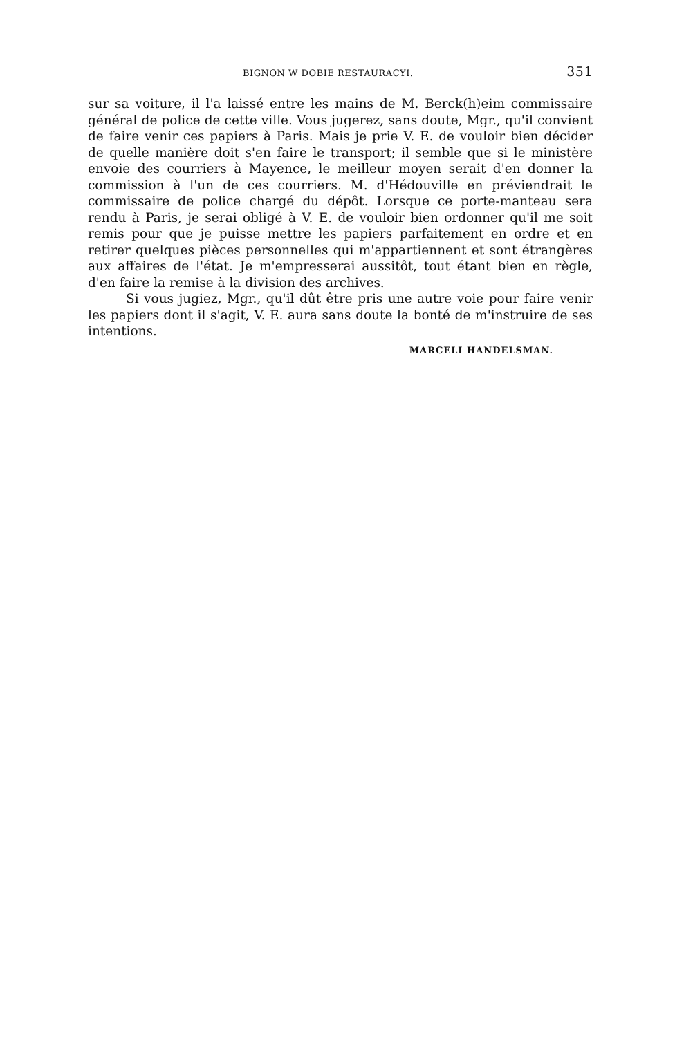BIGNON W DOBIE RESTAURACYI. 351
sur sa voiture, il l'a laissé entre les mains de M. Berck(h)eim commissaire général de police de cette ville. Vous jugerez, sans doute, Mgr., qu'il convient de faire venir ces papiers à Paris. Mais je prie V. E. de vouloir bien décider de quelle manière doit s'en faire le transport; il semble que si le ministère envoie des courriers à Mayence, le meilleur moyen serait d'en donner la commission à l'un de ces courriers. M. d'Hédouville en préviendrait le commissaire de police chargé du dépôt. Lorsque ce porte-manteau sera rendu à Paris, je serai obligé à V. E. de vouloir bien ordonner qu'il me soit remis pour que je puisse mettre les papiers parfaitement en ordre et en retirer quelques pièces personnelles qui m'appartiennent et sont étrangères aux affaires de l'état. Je m'empresserai aussitôt, tout étant bien en règle, d'en faire la remise à la division des archives.
Si vous jugiez, Mgr., qu'il dût être pris une autre voie pour faire venir les papiers dont il s'agit, V. E. aura sans doute la bonté de m'instruire de ses intentions.
MARCELI HANDELSMAN.